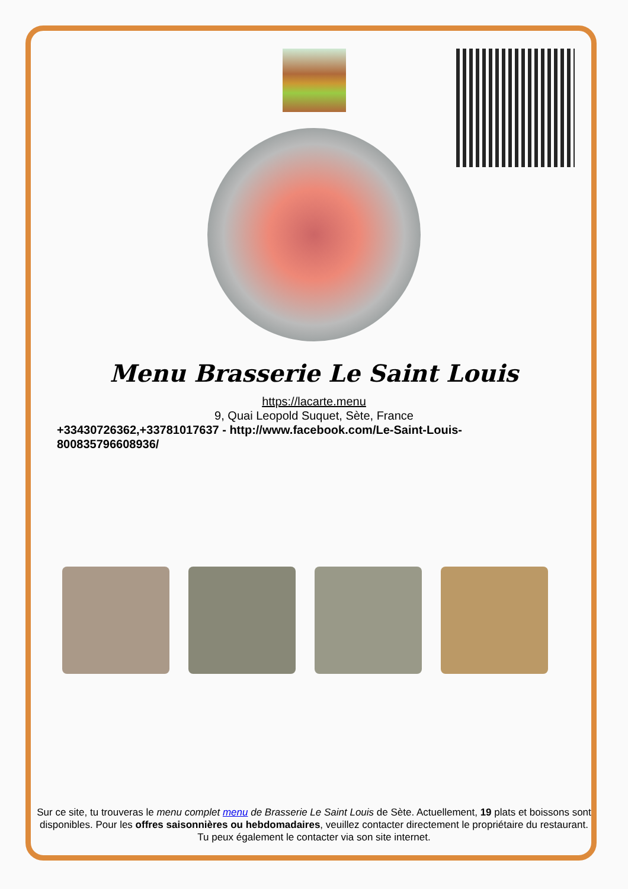Menu Brasserie Le Saint Louis
https://lacarte.menu
9, Quai Leopold Suquet, Sète, France
+33430726362,+33781017637 - http://www.facebook.com/Le-Saint-Louis-800835796608936/
Sur ce site, tu trouveras le menu complet menu de Brasserie Le Saint Louis de Sète. Actuellement, 19 plats et boissons sont disponibles. Pour les offres saisonnières ou hebdomadaires, veuillez contacter directement le propriétaire du restaurant. Tu peux également le contacter via son site internet.